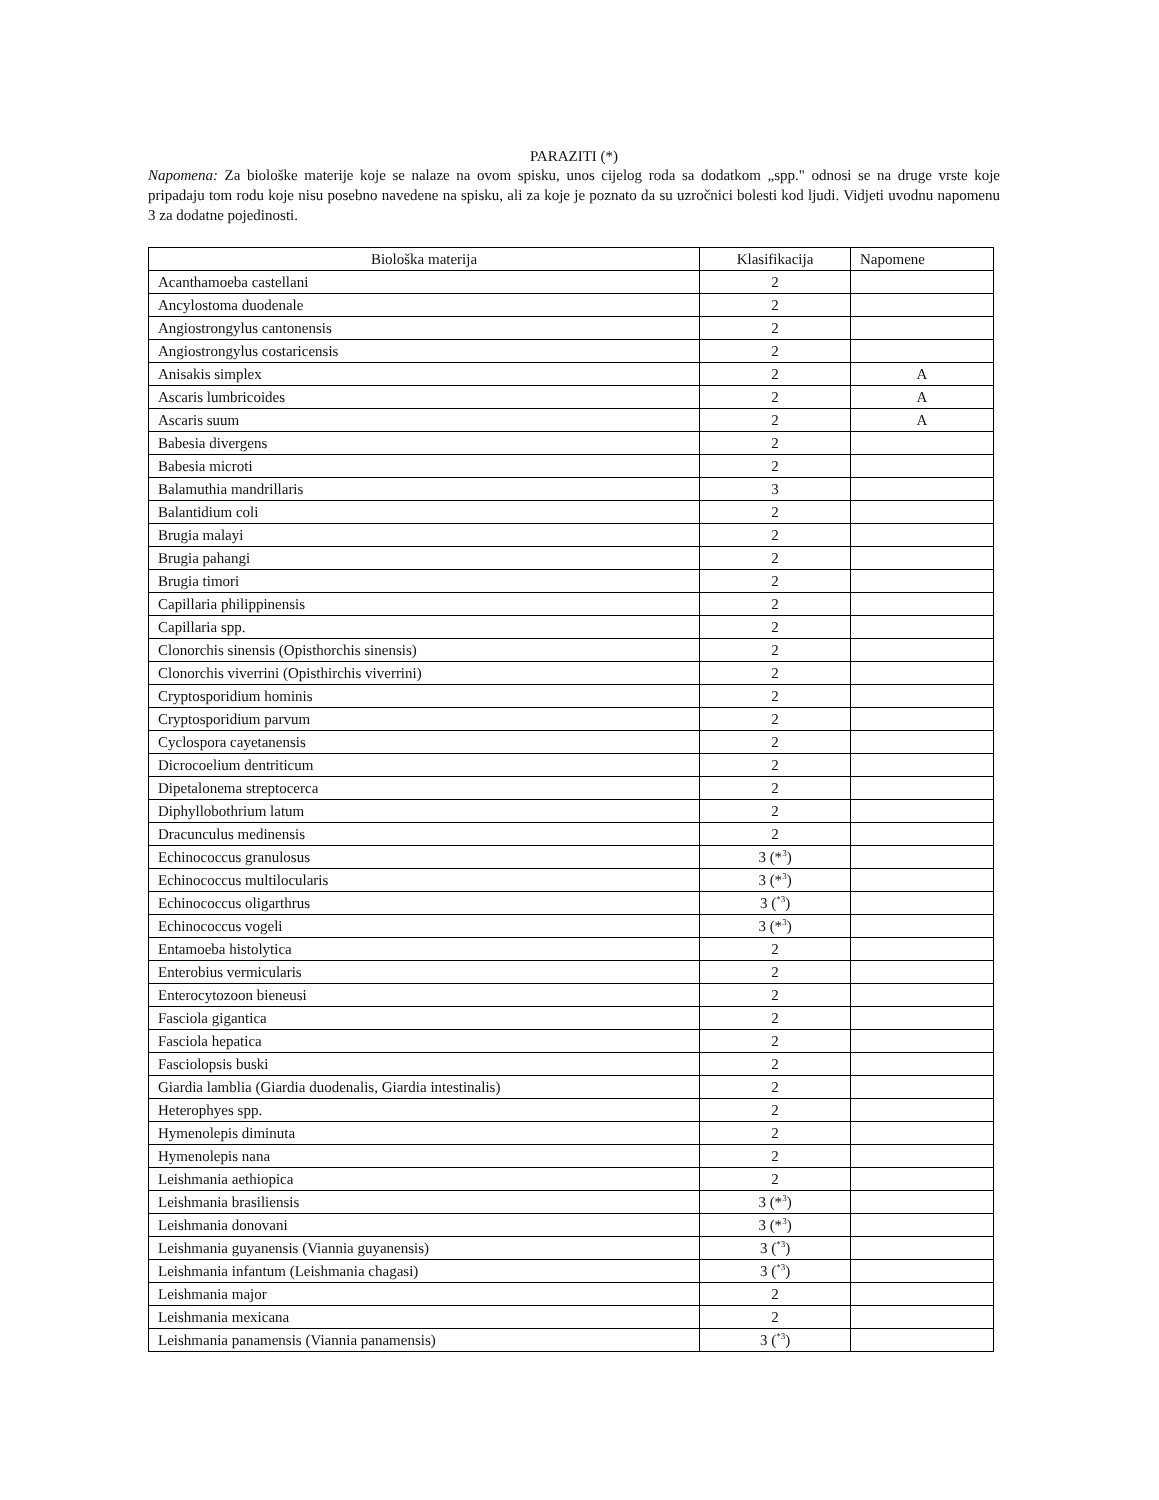PARAZITI (*)
Napomena: Za biološke materije koje se nalaze na ovom spisku, unos cijelog roda sa dodatkom „spp." odnosi se na druge vrste koje pripadaju tom rodu koje nisu posebno navedene na spisku, ali za koje je poznato da su uzročnici bolesti kod ljudi. Vidjeti uvodnu napomenu 3 za dodatne pojedinosti.
| Biološka materija | Klasifikacija | Napomene |
| --- | --- | --- |
| Acanthamoeba castellani | 2 | |
| Ancylostoma duodenale | 2 | |
| Angiostrongylus cantonensis | 2 | |
| Angiostrongylus costaricensis | 2 | |
| Anisakis simplex | 2 | A |
| Ascaris lumbricoides | 2 | A |
| Ascaris suum | 2 | A |
| Babesia divergens | 2 | |
| Babesia microti | 2 | |
| Balamuthia mandrillaris | 3 | |
| Balantidium coli | 2 | |
| Brugia malayi | 2 | |
| Brugia pahangi | 2 | |
| Brugia timori | 2 | |
| Capillaria philippinensis | 2 | |
| Capillaria spp. | 2 | |
| Clonorchis sinensis (Opisthorchis sinensis) | 2 | |
| Clonorchis viverrini (Opisthirchis viverrini) | 2 | |
| Cryptosporidium hominis | 2 | |
| Cryptosporidium parvum | 2 | |
| Cyclospora cayetanensis | 2 | |
| Dicrocoelium dentriticum | 2 | |
| Dipetalonema streptocerca | 2 | |
| Diphyllobothrium latum | 2 | |
| Dracunculus medinensis | 2 | |
| Echinococcus granulosus | 3 (*<sup>3</sup>) | |
| Echinococcus multilocularis | 3 (*<sup>3</sup>) | |
| Echinococcus oligarthrus | 3 (<sup>*3</sup>) | |
| Echinococcus vogeli | 3 (*<sup>3</sup>) | |
| Entamoeba histolytica | 2 | |
| Enterobius vermicularis | 2 | |
| Enterocytozoon bieneusi | 2 | |
| Fasciola gigantica | 2 | |
| Fasciola hepatica | 2 | |
| Fasciolopsis buski | 2 | |
| Giardia lamblia (Giardia duodenalis, Giardia intestinalis) | 2 | |
| Heterophyes spp. | 2 | |
| Hymenolepis diminuta | 2 | |
| Hymenolepis nana | 2 | |
| Leishmania aethiopica | 2 | |
| Leishmania brasiliensis | 3 (*<sup>3</sup>) | |
| Leishmania donovani | 3 (*<sup>3</sup>) | |
| Leishmania guyanensis (Viannia guyanensis) | 3 (<sup>*3</sup>) | |
| Leishmania infantum (Leishmania chagasi) | 3 (<sup>*3</sup>) | |
| Leishmania major | 2 | |
| Leishmania mexicana | 2 | |
| Leishmania panamensis (Viannia panamensis) | 3 (<sup>*3</sup>) | |